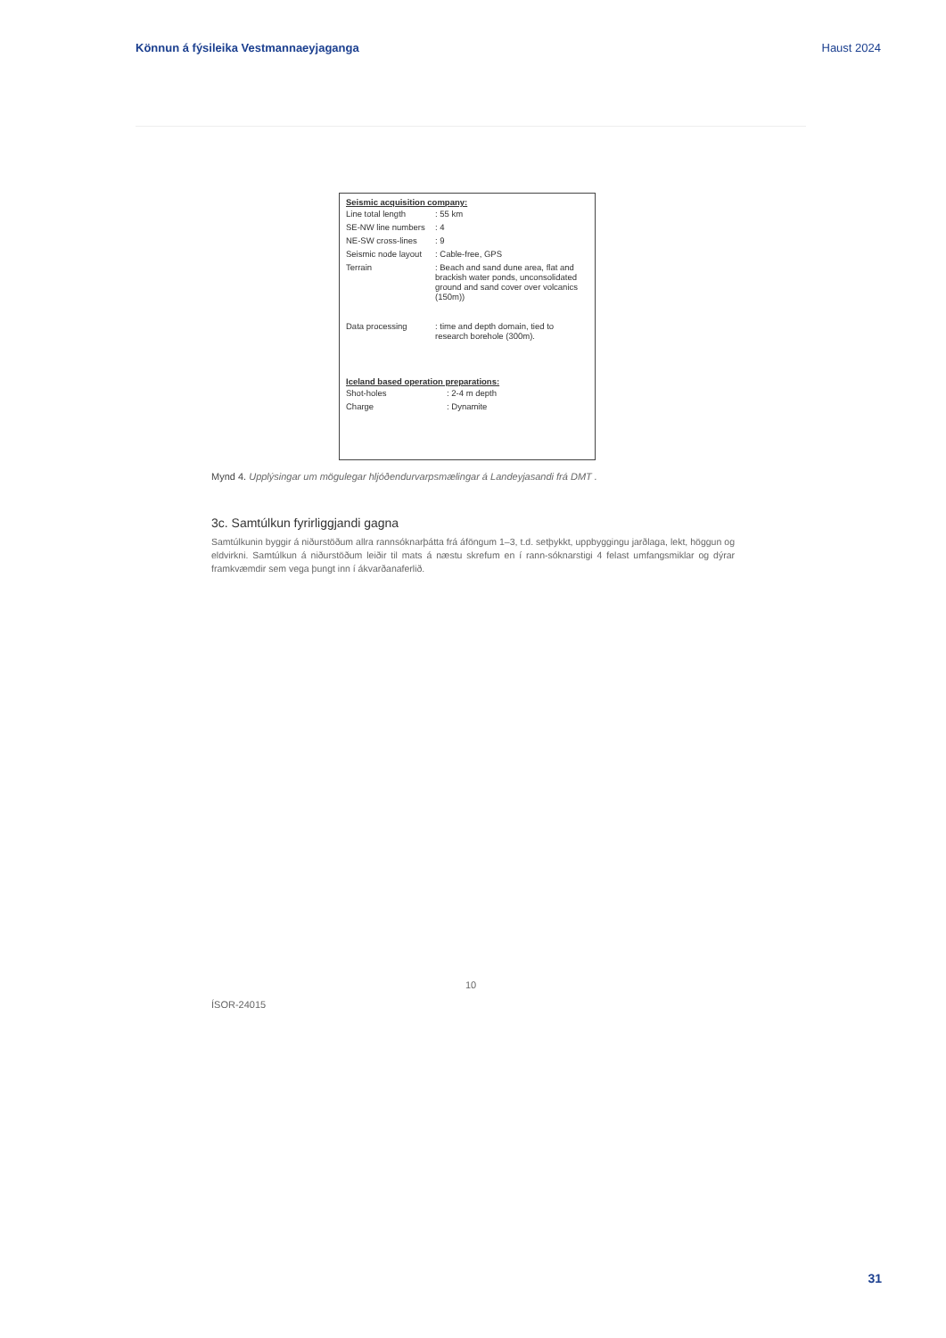Könnun á fýsileika Vestmannaeyjaganga Haust 2024
Seismic acquisition company:
| Line total length | : 55 km |
| SE-NW line numbers | : 4 |
| NE-SW cross-lines | : 9 |
| Seismic node layout | : Cable-free, GPS |
| Terrain | : Beach and sand dune area, flat and brackish water ponds, unconsolidated ground and sand cover over volcanics (150m)) |
| Data processing | : time and depth domain, tied to research borehole (300m). |
Iceland based operation preparations:
| Shot-holes | : 2-4 m depth |
| Charge | : Dynamite |
Mynd 4. Upplýsingar um mögulegar hljóðendurvarpsmælingar á Landeyjasandi frá DMT .
3c. Samtúlkun fyrirliggjandi gagna
Samtúlkunin byggir á niðurstöðum allra rannsóknarþátta frá áföngum 1–3, t.d. setþykkt, uppbyggingu jarðlaga, lekt, höggun og eldvirkni. Samtúlkun á niðurstöðum leiðir til mats á næstu skrefum en í rann-sóknarstigi 4 felast umfangsmiklar og dýrar framkvæmdir sem vega þungt inn í ákvarðanaferlið.
10
ÍSOR-24015
31